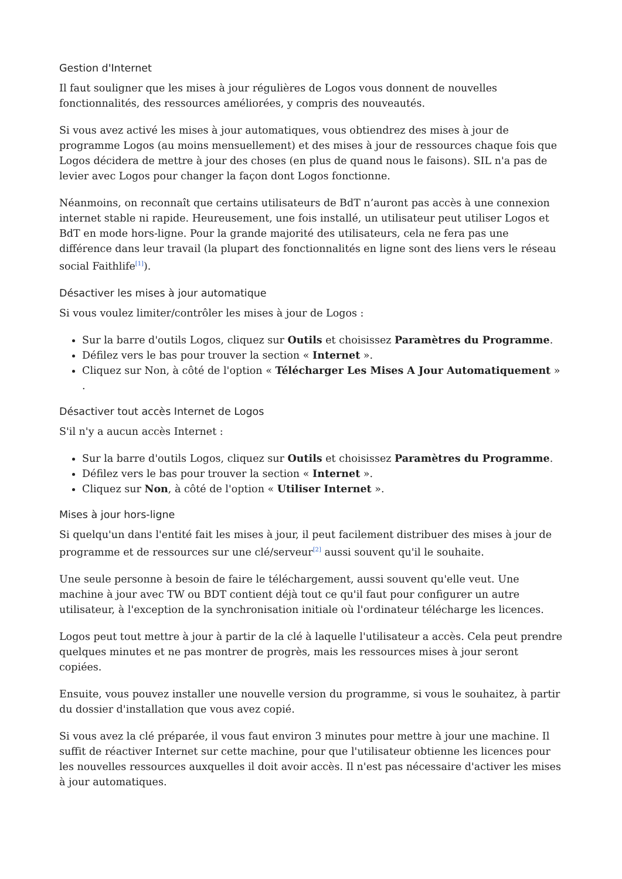Gestion d'Internet
Il faut souligner que les mises à jour régulières de Logos vous donnent de nouvelles fonctionnalités, des ressources améliorées, y compris des nouveautés.
Si vous avez activé les mises à jour automatiques, vous obtiendrez des mises à jour de programme Logos (au moins mensuellement) et des mises à jour de ressources chaque fois que Logos décidera de mettre à jour des choses (en plus de quand nous le faisons). SIL n'a pas de levier avec Logos pour changer la façon dont Logos fonctionne.
Néanmoins, on reconnaît que certains utilisateurs de BdT n’auront pas accès à une connexion internet stable ni rapide. Heureusement, une fois installé, un utilisateur peut utiliser Logos et BdT en mode hors-ligne. Pour la grande majorité des utilisateurs, cela ne fera pas une différence dans leur travail (la plupart des fonctionnalités en ligne sont des liens vers le réseau social Faithlife<sup>[1]</sup>).
Désactiver les mises à jour automatique
Si vous voulez limiter/contrôler les mises à jour de Logos :
Sur la barre d'outils Logos, cliquez sur Outils et choisissez Paramètres du Programme.
Défilez vers le bas pour trouver la section « Internet ».
Cliquez sur Non, à côté de l'option « Télécharger Les Mises A Jour Automatiquement » .
Désactiver tout accès Internet de Logos
S'il n'y a aucun accès Internet :
Sur la barre d'outils Logos, cliquez sur Outils et choisissez Paramètres du Programme.
Défilez vers le bas pour trouver la section « Internet ».
Cliquez sur Non, à côté de l'option « Utiliser Internet ».
Mises à jour hors-ligne
Si quelqu'un dans l'entité fait les mises à jour, il peut facilement distribuer des mises à jour de programme et de ressources sur une clé/serveur<sup>[2]</sup> aussi souvent qu'il le souhaite.
Une seule personne à besoin de faire le téléchargement, aussi souvent qu'elle veut. Une machine à jour avec TW ou BDT contient déjà tout ce qu'il faut pour configurer un autre utilisateur, à l'exception de la synchronisation initiale où l'ordinateur télécharge les licences.
Logos peut tout mettre à jour à partir de la clé à laquelle l'utilisateur a accès. Cela peut prendre quelques minutes et ne pas montrer de progrès, mais les ressources mises à jour seront copiées.
Ensuite, vous pouvez installer une nouvelle version du programme, si vous le souhaitez, à partir du dossier d'installation que vous avez copié.
Si vous avez la clé préparée, il vous faut environ 3 minutes pour mettre à jour une machine. Il suffit de réactiver Internet sur cette machine, pour que l'utilisateur obtienne les licences pour les nouvelles ressources auxquelles il doit avoir accès. Il n'est pas nécessaire d'activer les mises à jour automatiques.